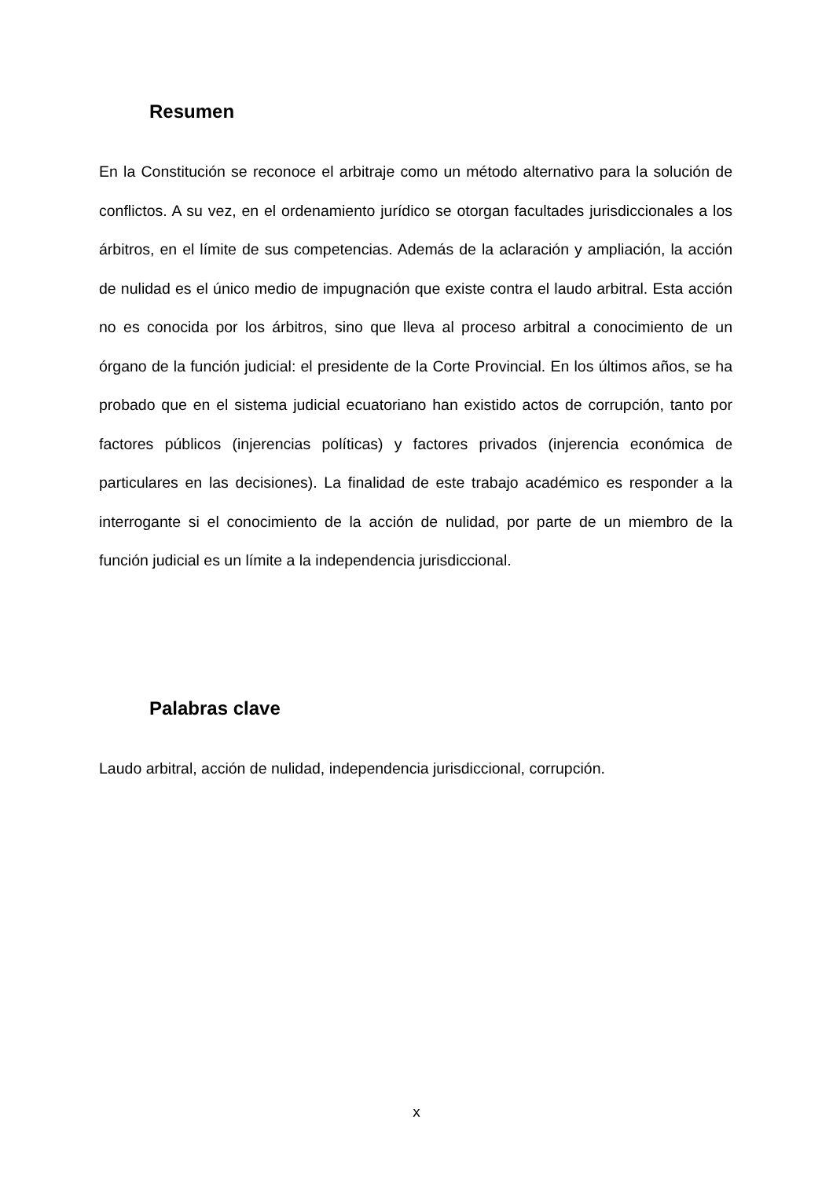Resumen
En la Constitución se reconoce el arbitraje como un método alternativo para la solución de conflictos. A su vez, en el ordenamiento jurídico se otorgan facultades jurisdiccionales a los árbitros, en el límite de sus competencias. Además de la aclaración y ampliación, la acción de nulidad es el único medio de impugnación que existe contra el laudo arbitral. Esta acción no es conocida por los árbitros, sino que lleva al proceso arbitral a conocimiento de un órgano de la función judicial: el presidente de la Corte Provincial. En los últimos años, se ha probado que en el sistema judicial ecuatoriano han existido actos de corrupción, tanto por factores públicos (injerencias políticas) y factores privados (injerencia económica de particulares en las decisiones). La finalidad de este trabajo académico es responder a la interrogante si el conocimiento de la acción de nulidad, por parte de un miembro de la función judicial es un límite a la independencia jurisdiccional.
Palabras clave
Laudo arbitral, acción de nulidad, independencia jurisdiccional, corrupción.
x